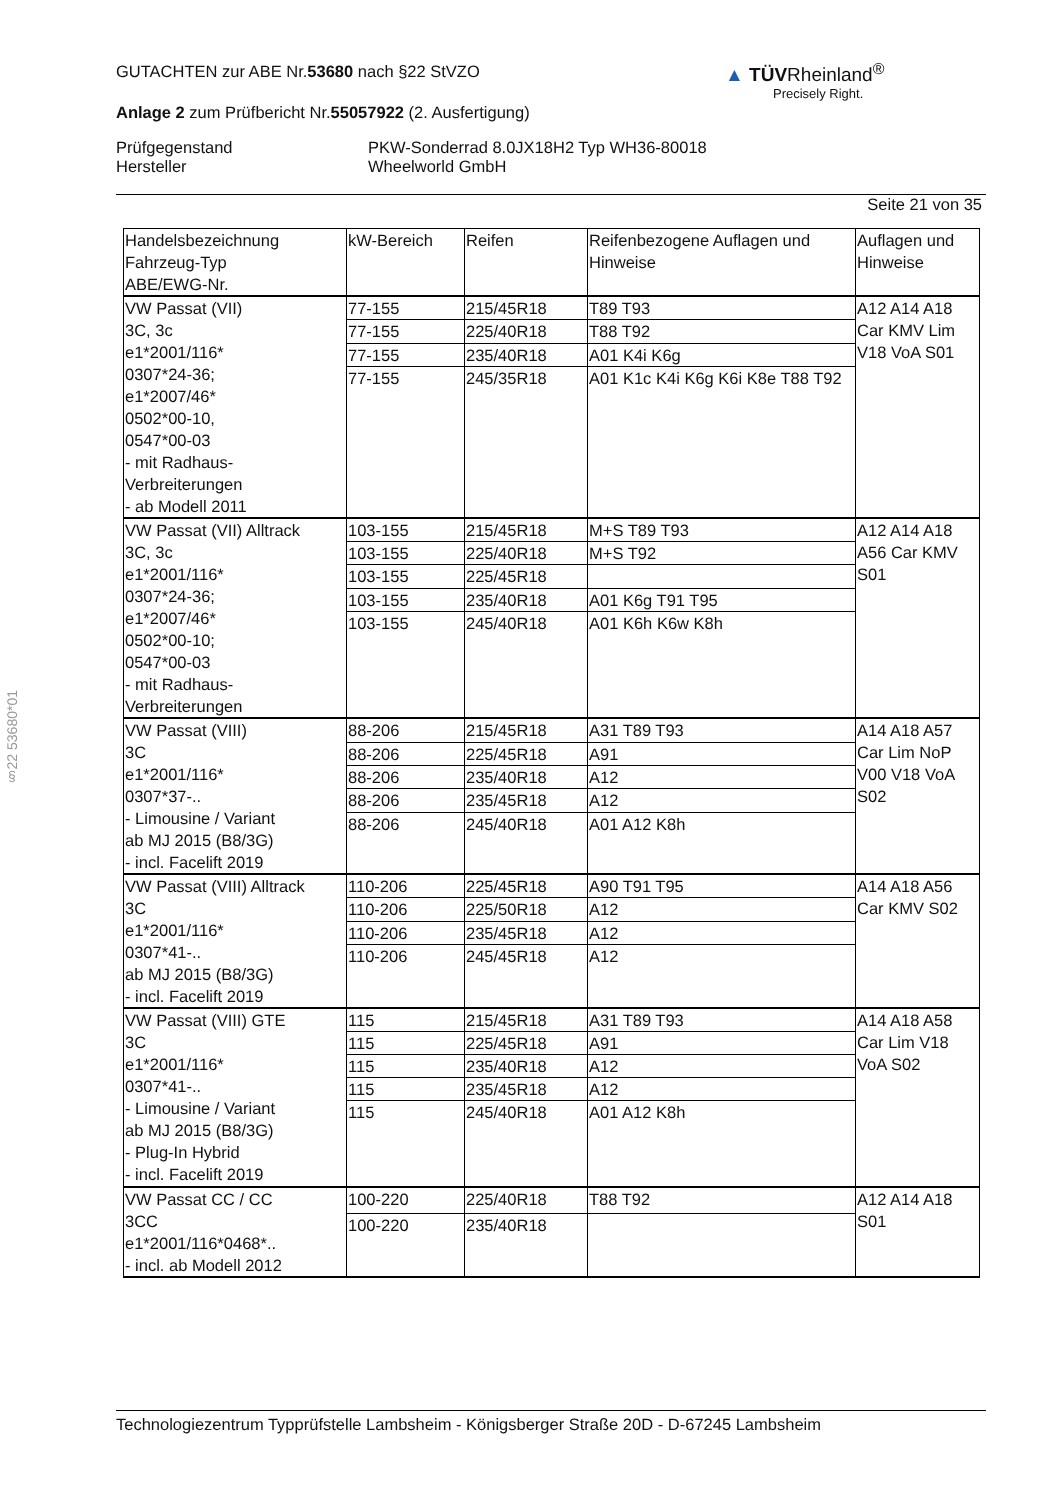GUTACHTEN zur ABE Nr.53680 nach §22 StVZO
Anlage 2 zum Prüfbericht Nr.55057922 (2. Ausfertigung)
Prüfgegenstand
Hersteller
PKW-Sonderrad 8.0JX18H2 Typ WH36-80018
Wheelworld GmbH
Seite 21 von 35
▲ TÜVRheinland<sup>®</sup>
Precisely Right.
§22 53680*01
| Handelsbezeichnung Fahrzeug-Typ ABE/EWG-Nr. | kW-Bereich | Reifen | Reifenbezogene Auflagen und Hinweise | Auflagen und Hinweise |
| --- | --- | --- | --- | --- |
| VW Passat (VII) 3C, 3c e1*2001/116* 0307*24-36; e1*2007/46* 0502*00-10, 0547*00-03 - mit Radhaus- Verbreiterungen - ab Modell 2011 | 77-155 | 215/45R18 | T89 T93 | A12 A14 A18 Car KMV Lim V18 VoA S01 |
| | 77-155 | 225/40R18 | T88 T92 | |
| | 77-155 | 235/40R18 | A01 K4i K6g | |
| | 77-155 | 245/35R18 | A01 K1c K4i K6g K6i K8e T88 T92 | |
| VW Passat (VII) Alltrack 3C, 3c e1*2001/116* 0307*24-36; e1*2007/46* 0502*00-10; 0547*00-03 - mit Radhaus- Verbreiterungen | 103-155 | 215/45R18 | M+S T89 T93 | A12 A14 A18 A56 Car KMV S01 |
| | 103-155 | 225/40R18 | M+S T92 | |
| | 103-155 | 225/45R18 | | |
| | 103-155 | 235/40R18 | A01 K6g T91 T95 | |
| | 103-155 | 245/40R18 | A01 K6h K6w K8h | |
| VW Passat (VIII) 3C e1*2001/116* 0307*37-.. - Limousine / Variant ab MJ 2015 (B8/3G) - incl. Facelift 2019 | 88-206 | 215/45R18 | A31 T89 T93 | A14 A18 A57 Car Lim NoP V00 V18 VoA S02 |
| | 88-206 | 225/45R18 | A91 | |
| | 88-206 | 235/40R18 | A12 | |
| | 88-206 | 235/45R18 | A12 | |
| | 88-206 | 245/40R18 | A01 A12 K8h | |
| VW Passat (VIII) Alltrack 3C e1*2001/116* 0307*41-.. ab MJ 2015 (B8/3G) - incl. Facelift 2019 | 110-206 | 225/45R18 | A90 T91 T95 | A14 A18 A56 Car KMV S02 |
| | 110-206 | 225/50R18 | A12 | |
| | 110-206 | 235/45R18 | A12 | |
| | 110-206 | 245/45R18 | A12 | |
| VW Passat (VIII) GTE 3C e1*2001/116* 0307*41-.. - Limousine / Variant ab MJ 2015 (B8/3G) - Plug-In Hybrid - incl. Facelift 2019 | 115 | 215/45R18 | A31 T89 T93 | A14 A18 A58 Car Lim V18 VoA S02 |
| | 115 | 225/45R18 | A91 | |
| | 115 | 235/40R18 | A12 | |
| | 115 | 235/45R18 | A12 | |
| | 115 | 245/40R18 | A01 A12 K8h | |
| VW Passat CC / CC 3CC e1*2001/116*0468*.. - incl. ab Modell 2012 | 100-220 | 225/40R18 | T88 T92 | A12 A14 A18 S01 |
| | 100-220 | 235/40R18 | | |
Technologiezentrum Typprüfstelle Lambsheim - Königsberger Straße 20D - D-67245 Lambsheim